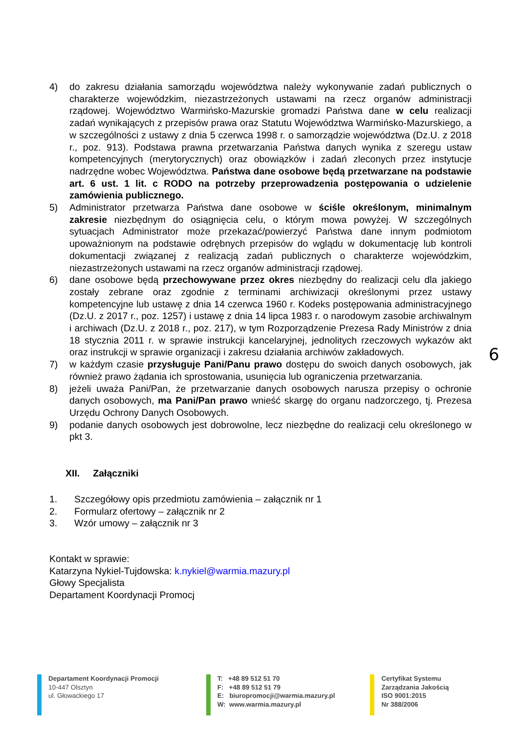4) do zakresu działania samorządu województwa należy wykonywanie zadań publicznych o charakterze wojewódzkim, niezastrzeżonych ustawami na rzecz organów administracji rządowej. Województwo Warmińsko-Mazurskie gromadzi Państwa dane w celu realizacji zadań wynikających z przepisów prawa oraz Statutu Województwa Warmińsko-Mazurskiego, a w szczególności z ustawy z dnia 5 czerwca 1998 r. o samorządzie województwa (Dz.U. z 2018 r., poz. 913). Podstawa prawna przetwarzania Państwa danych wynika z szeregu ustaw kompetencyjnych (merytorycznych) oraz obowiązków i zadań zleconych przez instytucje nadrzędne wobec Województwa. Państwa dane osobowe będą przetwarzane na podstawie art. 6 ust. 1 lit. c RODO na potrzeby przeprowadzenia postępowania o udzielenie zamówienia publicznego.
5) Administrator przetwarza Państwa dane osobowe w ściśle określonym, minimalnym zakresie niezbędnym do osiągnięcia celu, o którym mowa powyżej. W szczególnych sytuacjach Administrator może przekazać/powierzyć Państwa dane innym podmiotom upoważnionym na podstawie odrębnych przepisów do wglądu w dokumentację lub kontroli dokumentacji związanej z realizacją zadań publicznych o charakterze wojewódzkim, niezastrzeżonych ustawami na rzecz organów administracji rządowej.
6) dane osobowe będą przechowywane przez okres niezbędny do realizacji celu dla jakiego zostały zebrane oraz zgodnie z terminami archiwizacji określonymi przez ustawy kompetencyjne lub ustawę z dnia 14 czerwca 1960 r. Kodeks postępowania administracyjnego (Dz.U. z 2017 r., poz. 1257) i ustawę z dnia 14 lipca 1983 r. o narodowym zasobie archiwalnym i archiwach (Dz.U. z 2018 r., poz. 217), w tym Rozporządzenie Prezesa Rady Ministrów z dnia 18 stycznia 2011 r. w sprawie instrukcji kancelaryjnej, jednolitych rzeczowych wykazów akt oraz instrukcji w sprawie organizacji i zakresu działania archiwów zakładowych.
7) w każdym czasie przysługuje Pani/Panu prawo dostępu do swoich danych osobowych, jak również prawo żądania ich sprostowania, usunięcia lub ograniczenia przetwarzania.
8) jeżeli uważa Pani/Pan, że przetwarzanie danych osobowych narusza przepisy o ochronie danych osobowych, ma Pani/Pan prawo wnieść skargę do organu nadzorczego, tj. Prezesa Urzędu Ochrony Danych Osobowych.
9) podanie danych osobowych jest dobrowolne, lecz niezbędne do realizacji celu określonego w pkt 3.
XII. Załączniki
1. Szczegółowy opis przedmiotu zamówienia – załącznik nr 1
2. Formularz ofertowy – załącznik nr 2
3. Wzór umowy – załącznik nr 3
Kontakt w sprawie:
Katarzyna Nykiel-Tujdowska: k.nykiel@warmia.mazury.pl
Głowy Specjalista
Departament Koordynacji Promocj
6
Departament Koordynacji Promocji
10-447 Olsztyn
ul. Głowackiego 17
T: +48 89 512 51 70
F: +48 89 512 51 79
E: biuropromocji@warmia.mazury.pl
W: www.warmia.mazury.pl
Certyfikat Systemu
Zarządzania Jakością
ISO 9001:2015
Nr 388/2006